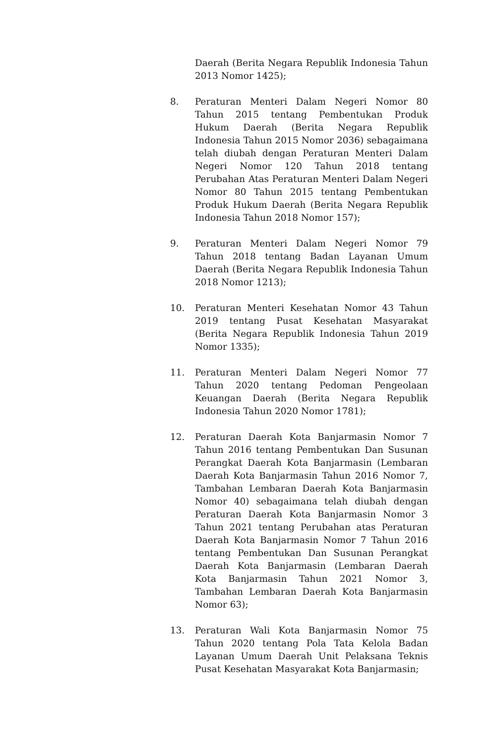Daerah (Berita Negara Republik Indonesia Tahun 2013 Nomor 1425);
8. Peraturan Menteri Dalam Negeri Nomor 80 Tahun 2015 tentang Pembentukan Produk Hukum Daerah (Berita Negara Republik Indonesia Tahun 2015 Nomor 2036) sebagaimana telah diubah dengan Peraturan Menteri Dalam Negeri Nomor 120 Tahun 2018 tentang Perubahan Atas Peraturan Menteri Dalam Negeri Nomor 80 Tahun 2015 tentang Pembentukan Produk Hukum Daerah (Berita Negara Republik Indonesia Tahun 2018 Nomor 157);
9. Peraturan Menteri Dalam Negeri Nomor 79 Tahun 2018 tentang Badan Layanan Umum Daerah (Berita Negara Republik Indonesia Tahun 2018 Nomor 1213);
10. Peraturan Menteri Kesehatan Nomor 43 Tahun 2019 tentang Pusat Kesehatan Masyarakat (Berita Negara Republik Indonesia Tahun 2019 Nomor 1335);
11. Peraturan Menteri Dalam Negeri Nomor 77 Tahun 2020 tentang Pedoman Pengeolaan Keuangan Daerah (Berita Negara Republik Indonesia Tahun 2020 Nomor 1781);
12. Peraturan Daerah Kota Banjarmasin Nomor 7 Tahun 2016 tentang Pembentukan Dan Susunan Perangkat Daerah Kota Banjarmasin (Lembaran Daerah Kota Banjarmasin Tahun 2016 Nomor 7, Tambahan Lembaran Daerah Kota Banjarmasin Nomor 40) sebagaimana telah diubah dengan Peraturan Daerah Kota Banjarmasin Nomor 3 Tahun 2021 tentang Perubahan atas Peraturan Daerah Kota Banjarmasin Nomor 7 Tahun 2016 tentang Pembentukan Dan Susunan Perangkat Daerah Kota Banjarmasin (Lembaran Daerah Kota Banjarmasin Tahun 2021 Nomor 3, Tambahan Lembaran Daerah Kota Banjarmasin Nomor 63);
13. Peraturan Wali Kota Banjarmasin Nomor 75 Tahun 2020 tentang Pola Tata Kelola Badan Layanan Umum Daerah Unit Pelaksana Teknis Pusat Kesehatan Masyarakat Kota Banjarmasin;